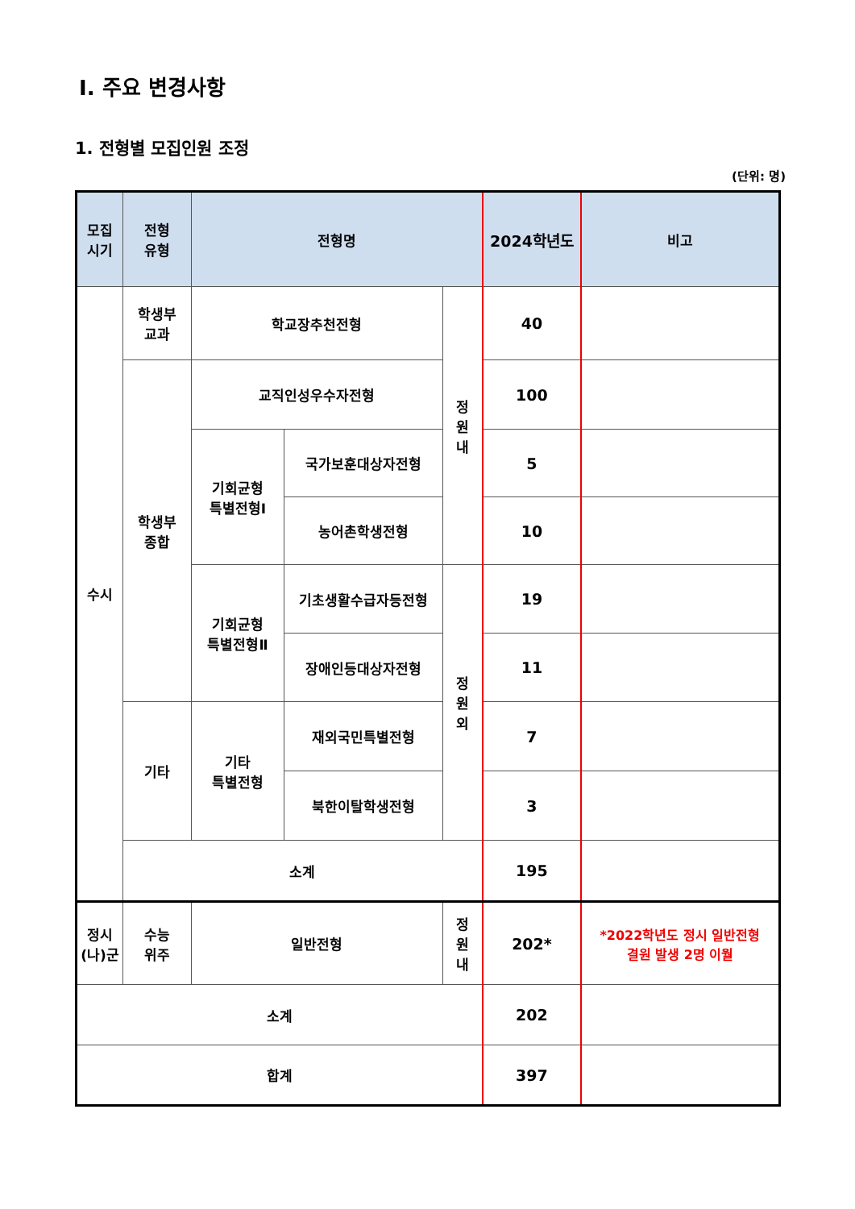Ⅰ. 주요 변경사항
1. 전형별 모집인원 조정
(단위: 명)
| 모집 시기 | 전형 유형 | 전형명 | | | 2024학년도 | 비고 |
| --- | --- | --- | --- | --- | --- | --- |
| 수시 | 학생부 교과 | 학교장추천전형 | | 정 원 내 | 40 | |
| | 학생부 종합 | 교직인성우수자전형 | | | 100 | |
| | | 기회균형 특별전형Ⅰ | 국가보훈대상자전형 | | 5 | |
| | | | 농어촌학생전형 | | 10 | |
| | | 기회균형 특별전형Ⅱ | 기초생활수급자등전형 | 정 원 외 | 19 | |
| | | | 장애인등대상자전형 | | 11 | |
| | 기타 | 기타 특별전형 | 재외국민특별전형 | | 7 | |
| | | | 북한이탈학생전형 | | 3 | |
| | 소계 | | | | 195 | |
| 정시 (나)군 | 수능 위주 | 일반전형 | | 정 원 내 | 202* | *2022학년도 정시 일반전형 결원 발생 2명 이월 |
| 소계 | | | | | 202 | |
| 합계 | | | | | 397 | |